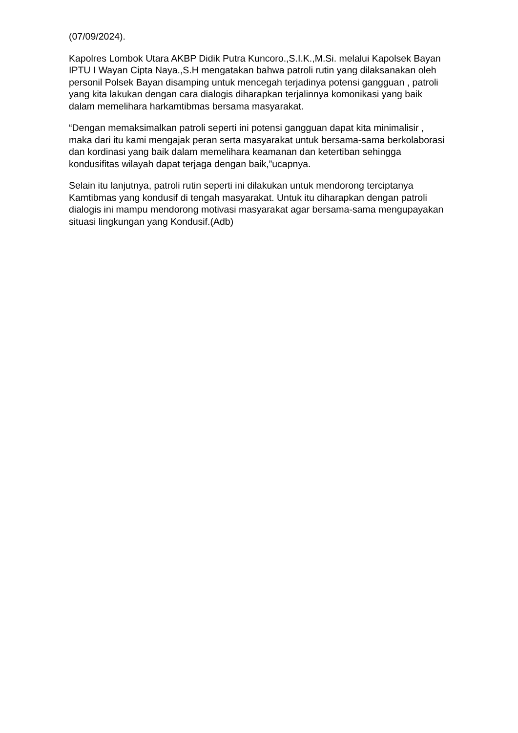(07/09/2024).
Kapolres Lombok Utara AKBP Didik Putra Kuncoro.,S.I.K.,M.Si. melalui Kapolsek Bayan IPTU I Wayan Cipta Naya.,S.H mengatakan bahwa patroli rutin yang dilaksanakan oleh personil Polsek Bayan disamping untuk mencegah terjadinya potensi gangguan , patroli yang kita lakukan dengan cara dialogis diharapkan terjalinnya komonikasi yang baik dalam memelihara harkamtibmas bersama masyarakat.
“Dengan memaksimalkan patroli seperti ini potensi gangguan dapat kita minimalisir , maka dari itu kami mengajak peran serta masyarakat untuk bersama-sama berkolaborasi dan kordinasi yang baik dalam memelihara keamanan dan ketertiban sehingga kondusifitas wilayah dapat terjaga dengan baik,”ucapnya.
Selain itu lanjutnya, patroli rutin seperti ini dilakukan untuk mendorong terciptanya Kamtibmas yang kondusif di tengah masyarakat. Untuk itu diharapkan dengan patroli dialogis ini mampu mendorong motivasi masyarakat agar bersama-sama mengupayakan situasi lingkungan yang Kondusif.(Adb)